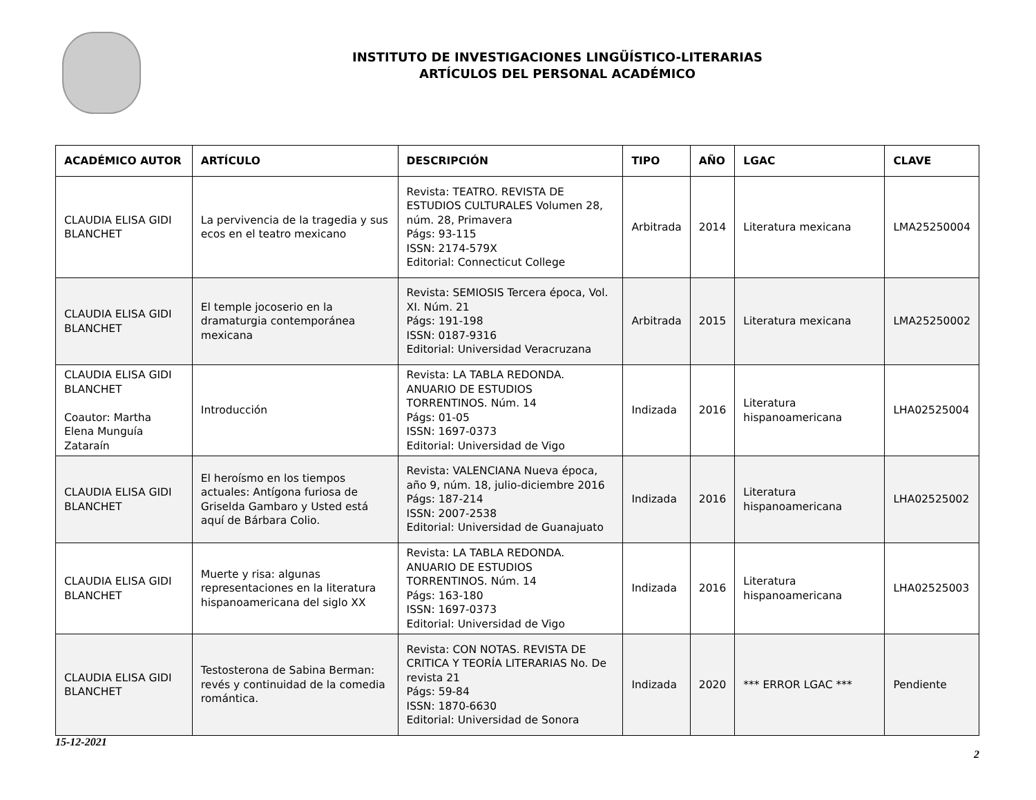INSTITUTO DE INVESTIGACIONES LINGÜÍSTICO-LITERARIAS
ARTÍCULOS DEL PERSONAL ACADÉMICO
| ACADÉMICO AUTOR | ARTÍCULO | DESCRIPCIÓN | TIPO | AÑO | LGAC | CLAVE |
| --- | --- | --- | --- | --- | --- | --- |
| CLAUDIA ELISA GIDI BLANCHET | La pervivencia de la tragedia y sus ecos en el teatro mexicano | Revista: TEATRO. REVISTA DE ESTUDIOS CULTURALES Volumen 28, núm. 28, Primavera Págs: 93-115 ISSN: 2174-579X Editorial: Connecticut College | Arbitrada | 2014 | Literatura mexicana | LMA25250004 |
| CLAUDIA ELISA GIDI BLANCHET | El temple jocoserio en la dramaturgia contemporánea mexicana | Revista: SEMIOSIS Tercera época, Vol. XI. Núm. 21 Págs: 191-198 ISSN: 0187-9316 Editorial: Universidad Veracruzana | Arbitrada | 2015 | Literatura mexicana | LMA25250002 |
| CLAUDIA ELISA GIDI BLANCHET Coautor: Martha Elena Munguía Zataraín | Introducción | Revista: LA TABLA REDONDA. ANUARIO DE ESTUDIOS TORRENTINOS. Núm. 14 Págs: 01-05 ISSN: 1697-0373 Editorial: Universidad de Vigo | Indizada | 2016 | Literatura hispanoamericana | LHA02525004 |
| CLAUDIA ELISA GIDI BLANCHET | El heroísmo en los tiempos actuales: Antígona furiosa de Griselda Gambaro y Usted está aquí de Bárbara Colio. | Revista: VALENCIANA Nueva época, año 9, núm. 18, julio-diciembre 2016 Págs: 187-214 ISSN: 2007-2538 Editorial: Universidad de Guanajuato | Indizada | 2016 | Literatura hispanoamericana | LHA02525002 |
| CLAUDIA ELISA GIDI BLANCHET | Muerte y risa: algunas representaciones en la literatura hispanoamericana del siglo XX | Revista: LA TABLA REDONDA. ANUARIO DE ESTUDIOS TORRENTINOS. Núm. 14 Págs: 163-180 ISSN: 1697-0373 Editorial: Universidad de Vigo | Indizada | 2016 | Literatura hispanoamericana | LHA02525003 |
| CLAUDIA ELISA GIDI BLANCHET | Testosterona de Sabina Berman: revés y continuidad de la comedia romántica. | Revista: CON NOTAS. REVISTA DE CRITICA Y TEORÍA LITERARIAS No. De revista 21 Págs: 59-84 ISSN: 1870-6630 Editorial: Universidad de Sonora | Indizada | 2020 | *** ERROR LGAC *** | Pendiente |
15-12-2021
2